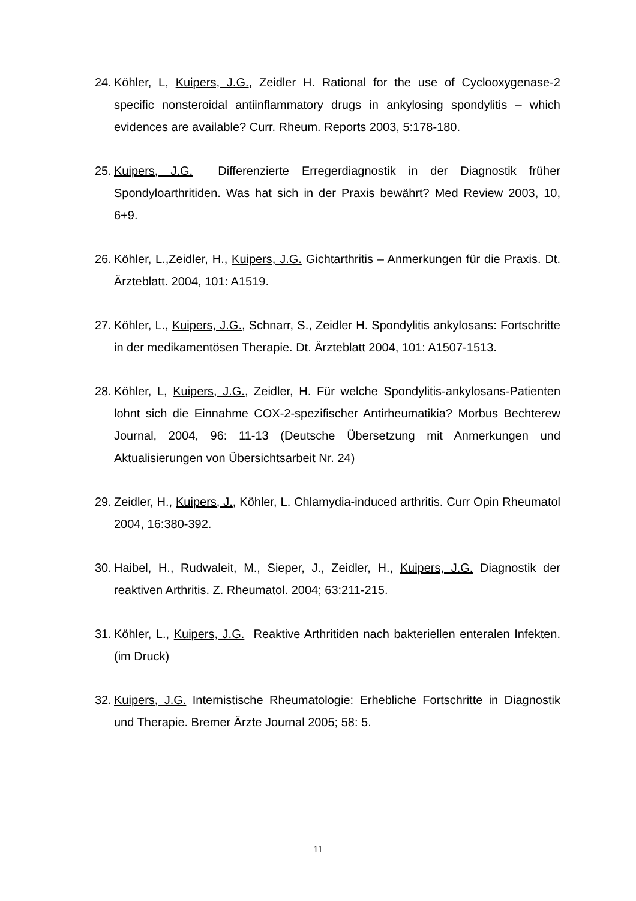24. Köhler, L, Kuipers, J.G., Zeidler H. Rational for the use of Cyclooxygenase-2 specific nonsteroidal antiinflammatory drugs in ankylosing spondylitis – which evidences are available? Curr. Rheum. Reports 2003, 5:178-180.
25. Kuipers, J.G. Differenzierte Erregerdiagnostik in der Diagnostik früher Spondyloarthritiden. Was hat sich in der Praxis bewährt? Med Review 2003, 10, 6+9.
26. Köhler, L.,Zeidler, H., Kuipers, J.G. Gichtarthritis – Anmerkungen für die Praxis. Dt. Ärzteblatt. 2004, 101: A1519.
27. Köhler, L., Kuipers, J.G., Schnarr, S., Zeidler H. Spondylitis ankylosans: Fortschritte in der medikamentösen Therapie. Dt. Ärzteblatt 2004, 101: A1507-1513.
28. Köhler, L, Kuipers, J.G., Zeidler, H. Für welche Spondylitis-ankylosans-Patienten lohnt sich die Einnahme COX-2-spezifischer Antirheumatikia? Morbus Bechterew Journal, 2004, 96: 11-13 (Deutsche Übersetzung mit Anmerkungen und Aktualisierungen von Übersichtsarbeit Nr. 24)
29. Zeidler, H., Kuipers, J., Köhler, L. Chlamydia-induced arthritis. Curr Opin Rheumatol 2004, 16:380-392.
30. Haibel, H., Rudwaleit, M., Sieper, J., Zeidler, H., Kuipers, J.G. Diagnostik der reaktiven Arthritis. Z. Rheumatol. 2004; 63:211-215.
31. Köhler, L., Kuipers, J.G. Reaktive Arthritiden nach bakteriellen enteralen Infekten. (im Druck)
32. Kuipers, J.G. Internistische Rheumatologie: Erhebliche Fortschritte in Diagnostik und Therapie. Bremer Ärzte Journal 2005; 58: 5.
11